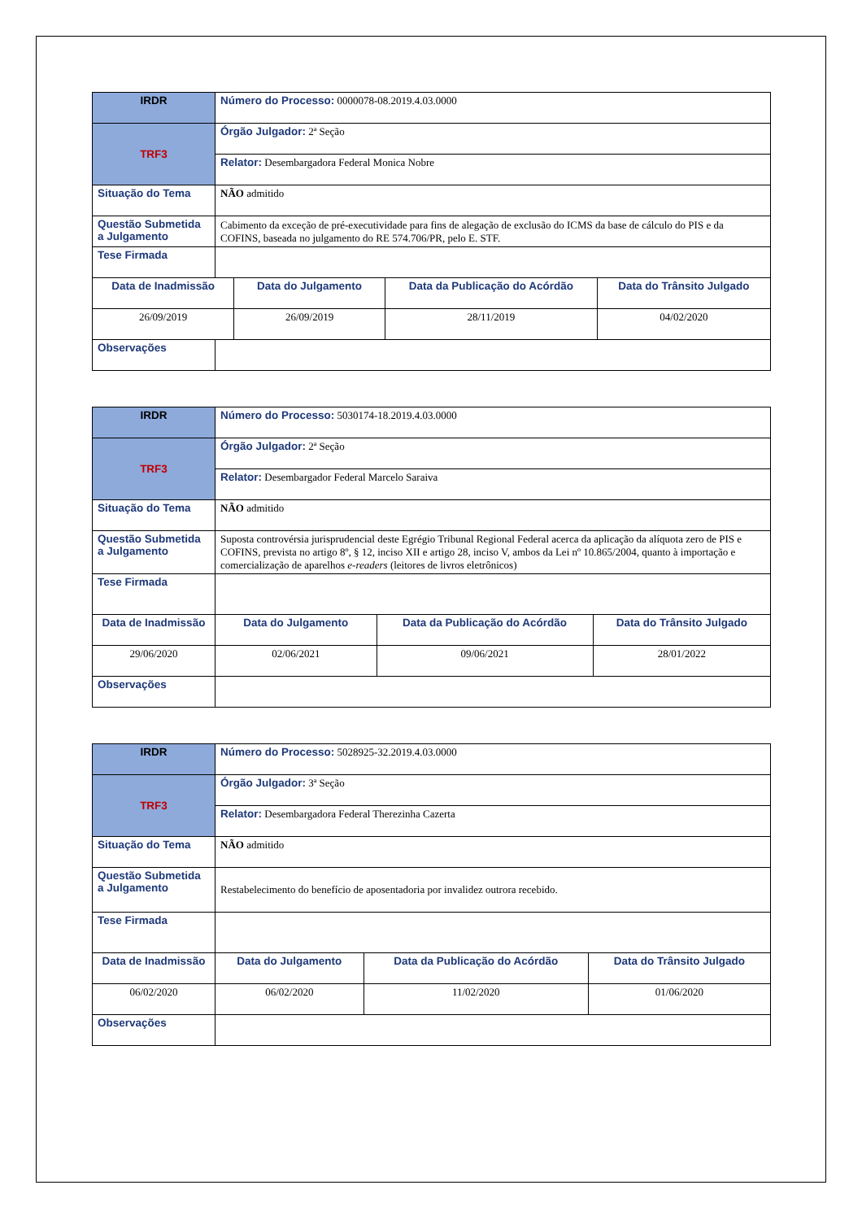| IRDR | Número do Processo: 0000078-08.2019.4.03.0000 | | | |
| TRF3 | Órgão Julgador: 2ª Seção | | | |
| | Relator: Desembargadora Federal Monica Nobre | | | |
| Situação do Tema | NÃO admitido | | | |
| Questão Submetida a Julgamento | Cabimento da exceção de pré-executividade para fins de alegação de exclusão do ICMS da base de cálculo do PIS e da COFINS, baseada no julgamento do RE 574.706/PR, pelo E. STF. | | | |
| Tese Firmada | | | | |
| Data de Inadmissão | | Data do Julgamento | Data da Publicação do Acórdão | Data do Trânsito Julgado |
| 26/09/2019 | | 26/09/2019 | 28/11/2019 | 04/02/2020 |
| Observações | | | | |
| IRDR | Número do Processo: 5030174-18.2019.4.03.0000 | | | |
| TRF3 | Órgão Julgador: 2ª Seção | | | |
| | Relator: Desembargador Federal Marcelo Saraiva | | | |
| Situação do Tema | NÃO admitido | | | |
| Questão Submetida a Julgamento | Suposta controvérsia jurisprudencial deste Egrégio Tribunal Regional Federal acerca da aplicação da alíquota zero de PIS e COFINS, prevista no artigo 8º, § 12, inciso XII e artigo 28, inciso V, ambos da Lei nº 10.865/2004, quanto à importação e comercialização de aparelhos e-readers (leitores de livros eletrônicos) | | | |
| Tese Firmada | | | | |
| Data de Inadmissão | | Data do Julgamento | Data da Publicação do Acórdão | Data do Trânsito Julgado |
| 29/06/2020 | | 02/06/2021 | 09/06/2021 | 28/01/2022 |
| Observações | | | | |
| IRDR | Número do Processo: 5028925-32.2019.4.03.0000 | | | |
| TRF3 | Órgão Julgador: 3ª Seção | | | |
| | Relator: Desembargadora Federal Therezinha Cazerta | | | |
| Situação do Tema | NÃO admitido | | | |
| Questão Submetida a Julgamento | Restabelecimento do benefício de aposentadoria por invalidez outrora recebido. | | | |
| Tese Firmada | | | | |
| Data de Inadmissão | | Data do Julgamento | Data da Publicação do Acórdão | Data do Trânsito Julgado |
| 06/02/2020 | | 06/02/2020 | 11/02/2020 | 01/06/2020 |
| Observações | | | | |